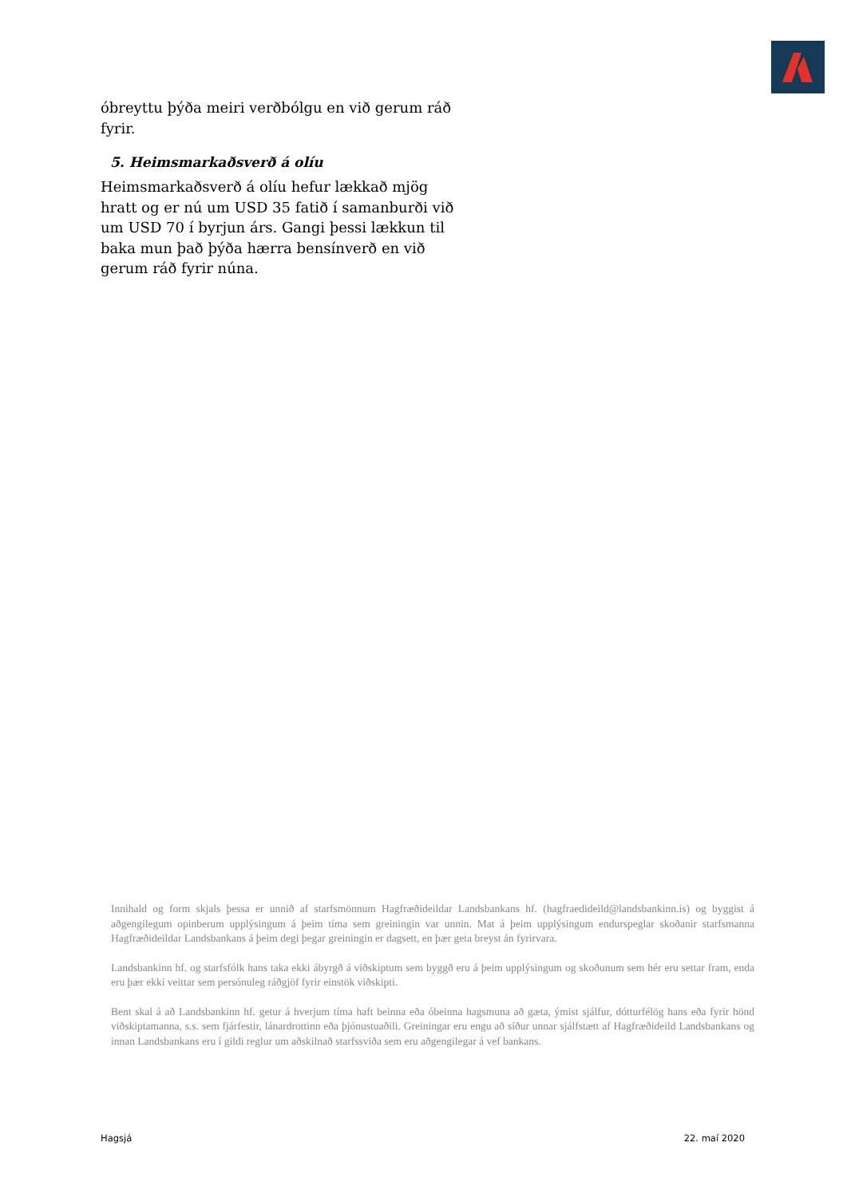óbreyttu þýða meiri verðbólgu en við gerum ráð fyrir.
5. Heimsmarkaðsverð á olíu
Heimsmarkaðsverð á olíu hefur lækkað mjög hratt og er nú um USD 35 fatið í samanburði við um USD 70 í byrjun árs. Gangi þessi lækkun til baka mun það þýða hærra bensínverð en við gerum ráð fyrir núna.
Innihald og form skjals þessa er unnið af starfsmönnum Hagfræðideildar Landsbankans hf. (hagfraedideild@landsbankinn.is) og byggist á aðgengilegum opinberum upplýsingum á þeim tíma sem greiningin var unnin. Mat á þeim upplýsingum endurspeglar skoðanir starfsmanna Hagfræðideildar Landsbankans á þeim degi þegar greiningin er dagsett, en þær geta breyst án fyrirvara.
Landsbankinn hf. og starfsfólk hans taka ekki ábyrgð á viðskiptum sem byggð eru á þeim upplýsingum og skoðunum sem hér eru settar fram, enda eru þær ekki veittar sem persónuleg ráðgjöf fyrir einstök viðskipti.
Bent skal á að Landsbankinn hf. getur á hverjum tíma haft beinna eða óbeinna hagsmuna að gæta, ýmist sjálfur, dótturfélög hans eða fyrir hönd viðskiptamanna, s.s. sem fjárfestir, lánardrottinn eða þjónustuaðili. Greiningar eru engu að síður unnar sjálfstætt af Hagfræðideild Landsbankans og innan Landsbankans eru í gildi reglur um aðskilnað starfssviða sem eru aðgengilegar á vef bankans.
Hagsjá 22. maí 2020